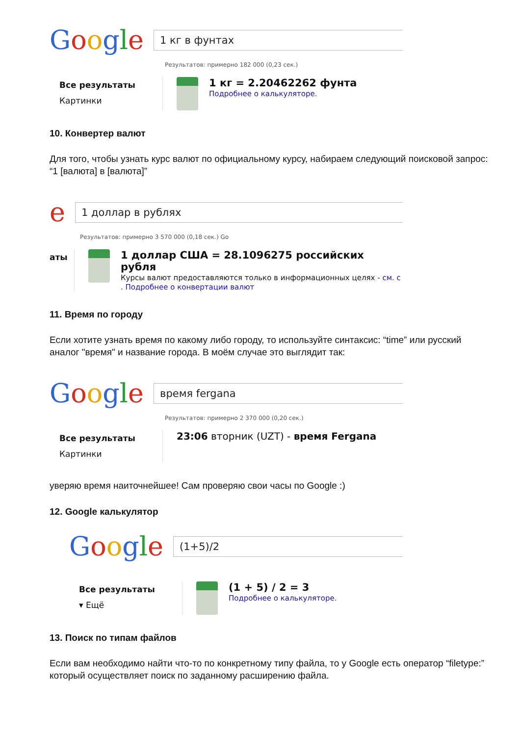Google
1 кг в фунтах
Результатов: примерно 182 000 (0,23 сек.)
Все результаты
Картинки
1 кг = 2.20462262 фунта
Подробнее о калькуляторе.
10. Конвертер валют
Для того, чтобы узнать курс валют по официальному курсу, набираем следующий поисковой запрос: “1 [валюта] в [валюта]”
e
1 доллар в рублях
Результатов: примерно 3 570 000 (0,18 сек.) Go
аты
1 доллар США = 28.1096275 российских рубля
Курсы валют предоставляются только в информационных целях - см. с
. Подробнее о конвертации валют
11. Время по городу
Если хотите узнать время по какому либо городу, то используйте синтаксис: “time” или русский аналог "время" и название города. В моём случае это выглядит так:
Google
время fergana
Результатов: примерно 2 370 000 (0,20 сек.)
Все результаты
Картинки
23:06 вторник (UZT) - время Fergana
уверяю время наиточнейшее! Сам проверяю свои часы по Google :)
12. Google калькулятор
Google
(1+5)/2
Все результаты
▾ Ещё
(1 + 5) / 2 = 3
Подробнее о калькуляторе.
13. Поиск по типам файлов
Если вам необходимо найти что-то по конкретному типу файла, то у Google есть оператор “filetype:” который осуществляет поиск по заданному расширению файла.